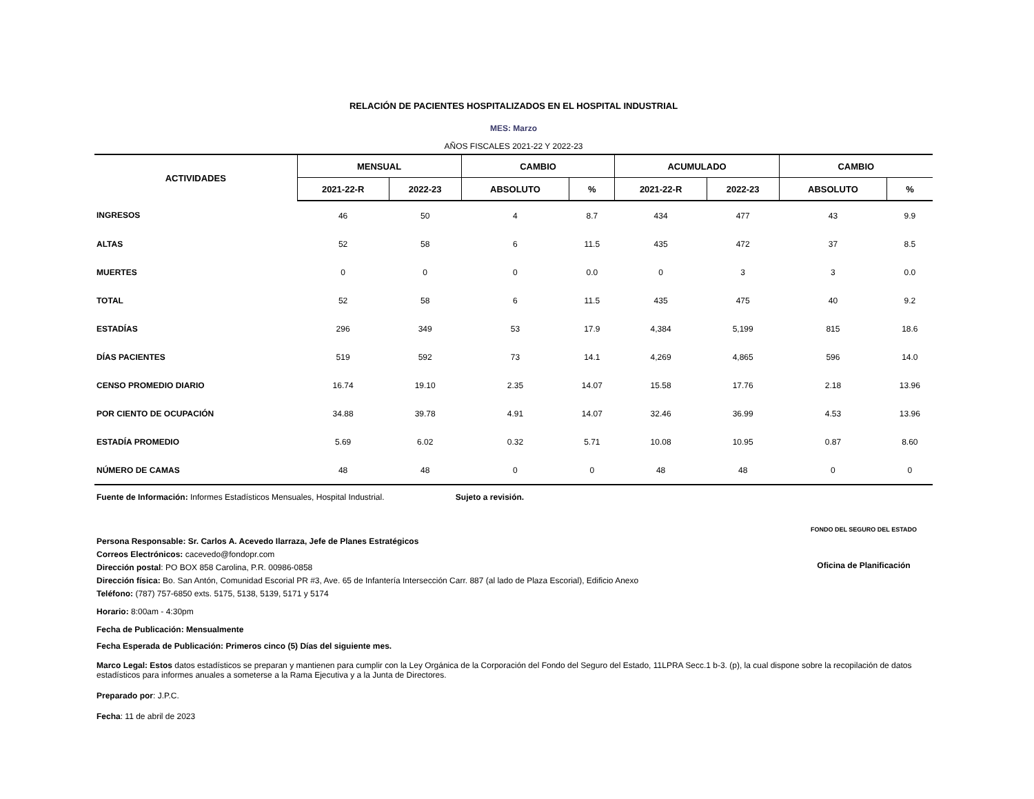RELACIÓN DE PACIENTES HOSPITALIZADOS EN EL HOSPITAL INDUSTRIAL
MES: Marzo
AÑOS FISCALES 2021-22 Y 2022-23
| ACTIVIDADES | MENSUAL | | CAMBIO | | ACUMULADO | | CAMBIO | |
| --- | --- | --- | --- | --- | --- | --- | --- | --- |
| | 2021-22-R | 2022-23 | ABSOLUTO | % | 2021-22-R | 2022-23 | ABSOLUTO | % |
| INGRESOS | 46 | 50 | 4 | 8.7 | 434 | 477 | 43 | 9.9 |
| ALTAS | 52 | 58 | 6 | 11.5 | 435 | 472 | 37 | 8.5 |
| MUERTES | 0 | 0 | 0 | 0.0 | 0 | 3 | 3 | 0.0 |
| TOTAL | 52 | 58 | 6 | 11.5 | 435 | 475 | 40 | 9.2 |
| ESTADÍAS | 296 | 349 | 53 | 17.9 | 4,384 | 5,199 | 815 | 18.6 |
| DÍAS PACIENTES | 519 | 592 | 73 | 14.1 | 4,269 | 4,865 | 596 | 14.0 |
| CENSO PROMEDIO DIARIO | 16.74 | 19.10 | 2.35 | 14.07 | 15.58 | 17.76 | 2.18 | 13.96 |
| POR CIENTO DE OCUPACIÓN | 34.88 | 39.78 | 4.91 | 14.07 | 32.46 | 36.99 | 4.53 | 13.96 |
| ESTADÍA PROMEDIO | 5.69 | 6.02 | 0.32 | 5.71 | 10.08 | 10.95 | 0.87 | 8.60 |
| NÚMERO DE CAMAS | 48 | 48 | 0 | 0 | 48 | 48 | 0 | 0 |
Fuente de Información: Informes Estadísticos Mensuales, Hospital Industrial. Sujeto a revisión.
FONDO DEL SEGURO DEL ESTADO
Oficina de Planificación
Persona Responsable: Sr. Carlos A. Acevedo Ilarraza, Jefe de Planes Estratégicos
Correos Electrónicos: cacevedo@fondopr.com
Dirección postal: PO BOX 858 Carolina, P.R. 00986-0858
Dirección física: Bo. San Antón, Comunidad Escorial PR #3, Ave. 65 de Infantería Intersección Carr. 887 (al lado de Plaza Escorial), Edificio Anexo
Teléfono: (787) 757-6850 exts. 5175, 5138, 5139, 5171 y 5174
Horario: 8:00am - 4:30pm
Fecha de Publicación: Mensualmente
Fecha Esperada de Publicación: Primeros cinco (5) Días del siguiente mes.
Marco Legal: Estos datos estadísticos se preparan y mantienen para cumplir con la Ley Orgánica de la Corporación del Fondo del Seguro del Estado, 11LPRA Secc.1 b-3. (p), la cual dispone sobre la recopilación de datos estadísticos para informes anuales a someterse a la Rama Ejecutiva y a la Junta de Directores.
Preparado por: J.P.C.
Fecha: 11 de abril de 2023